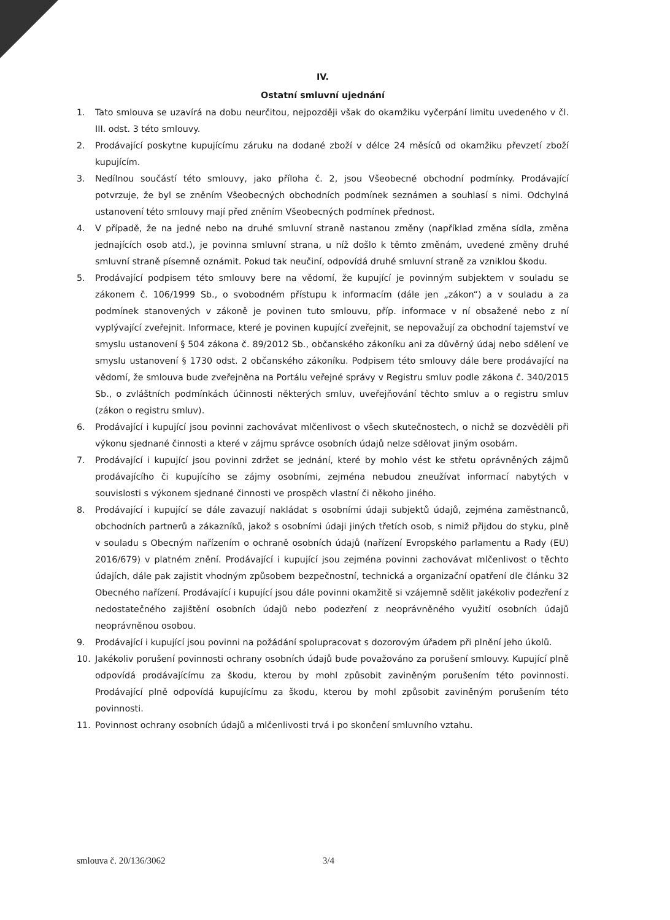IV.
Ostatní smluvní ujednání
1. Tato smlouva se uzavírá na dobu neurčitou, nejpozději však do okamžiku vyčerpání limitu uvedeného v čl. III. odst. 3 této smlouvy.
2. Prodávající poskytne kupujícímu záruku na dodané zboží v délce 24 měsíců od okamžiku převzetí zboží kupujícím.
3. Nedílnou součástí této smlouvy, jako příloha č. 2, jsou Všeobecné obchodní podmínky. Prodávající potvrzuje, že byl se zněním Všeobecných obchodních podmínek seznámen a souhlasí s nimi. Odchylná ustanovení této smlouvy mají před zněním Všeobecných podmínek přednost.
4. V případě, že na jedné nebo na druhé smluvní straně nastanou změny (například změna sídla, změna jednajících osob atd.), je povinna smluvní strana, u níž došlo k těmto změnám, uvedené změny druhé smluvní straně písemně oznámit. Pokud tak neučiní, odpovídá druhé smluvní straně za vzniklou škodu.
5. Prodávající podpisem této smlouvy bere na vědomí, že kupující je povinným subjektem v souladu se zákonem č. 106/1999 Sb., o svobodném přístupu k informacím (dále jen „zákon“) a v souladu a za podmínek stanovených v zákoně je povinen tuto smlouvu, příp. informace v ní obsažené nebo z ní vyplývající zveřejnit. Informace, které je povinen kupující zveřejnit, se nepovažují za obchodní tajemství ve smyslu ustanovení § 504 zákona č. 89/2012 Sb., občanského zákoníku ani za důvěrný údaj nebo sdělení ve smyslu ustanovení § 1730 odst. 2 občanského zákoníku. Podpisem této smlouvy dále bere prodávající na vědomí, že smlouva bude zveřejněna na Portálu veřejné správy v Registru smluv podle zákona č. 340/2015 Sb., o zvláštních podmínkách účinnosti některých smluv, uveřejňování těchto smluv a o registru smluv (zákon o registru smluv).
6. Prodávající i kupující jsou povinni zachovávat mlčenlivost o všech skutečnostech, o nichž se dozvěděli při výkonu sjednané činnosti a které v zájmu správce osobních údajů nelze sdělovat jiným osobám.
7. Prodávající i kupující jsou povinni zdržet se jednání, které by mohlo vést ke střetu oprávněných zájmů prodávajícího či kupujícího se zájmy osobními, zejména nebudou zneužívat informací nabytých v souvislosti s výkonem sjednané činnosti ve prospěch vlastní či někoho jiného.
8. Prodávající i kupující se dále zavazují nakládat s osobními údaji subjektů údajů, zejména zaměstnanců, obchodních partnerů a zákazníků, jakož s osobními údaji jiných třetích osob, s nimiž přijdou do styku, plně v souladu s Obecným nařízením o ochraně osobních údajů (nařízení Evropského parlamentu a Rady (EU) 2016/679) v platném znění. Prodávající i kupující jsou zejména povinni zachovávat mlčenlivost o těchto údajích, dále pak zajistit vhodným způsobem bezpečnostní, technická a organizační opatření dle článku 32 Obecného nařízení. Prodávající i kupující jsou dále povinni okamžitě si vzájemně sdělit jakékoliv podezření z nedostatečného zajištění osobních údajů nebo podezření z neoprávněného využití osobních údajů neoprávněnou osobou.
9. Prodávající i kupující jsou povinni na požádání spolupracovat s dozorovým úřadem při plnění jeho úkolů.
10. Jakékoliv porušení povinnosti ochrany osobních údajů bude považováno za porušení smlouvy. Kupující plně odpovídá prodávajícímu za škodu, kterou by mohl způsobit zaviněným porušením této povinnosti. Prodávající plně odpovídá kupujícímu za škodu, kterou by mohl způsobit zaviněným porušením této povinnosti.
11. Povinnost ochrany osobních údajů a mlčenlivosti trvá i po skončení smluvního vztahu.
smlouva č. 20/136/3062 3/4